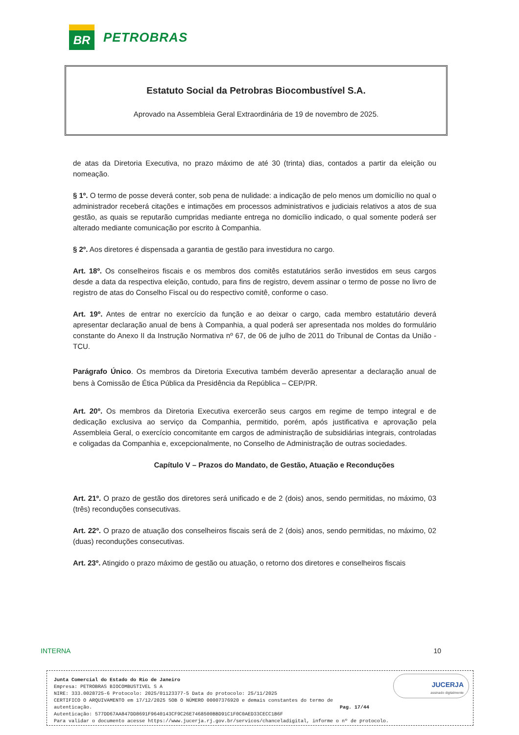BR
PETROBRAS
Estatuto Social da Petrobras Biocombustível S.A.
Aprovado na Assembleia Geral Extraordinária de 19 de novembro de 2025.
de atas da Diretoria Executiva, no prazo máximo de até 30 (trinta) dias, contados a partir da eleição ou nomeação.
§ 1º. O termo de posse deverá conter, sob pena de nulidade: a indicação de pelo menos um domicílio no qual o administrador receberá citações e intimações em processos administrativos e judiciais relativos a atos de sua gestão, as quais se reputarão cumpridas mediante entrega no domicílio indicado, o qual somente poderá ser alterado mediante comunicação por escrito à Companhia.
§ 2º. Aos diretores é dispensada a garantia de gestão para investidura no cargo.
Art. 18º. Os conselheiros fiscais e os membros dos comitês estatutários serão investidos em seus cargos desde a data da respectiva eleição, contudo, para fins de registro, devem assinar o termo de posse no livro de registro de atas do Conselho Fiscal ou do respectivo comitê, conforme o caso.
Art. 19º. Antes de entrar no exercício da função e ao deixar o cargo, cada membro estatutário deverá apresentar declaração anual de bens à Companhia, a qual poderá ser apresentada nos moldes do formulário constante do Anexo II da Instrução Normativa nº 67, de 06 de julho de 2011 do Tribunal de Contas da União - TCU.
Parágrafo Único. Os membros da Diretoria Executiva também deverão apresentar a declaração anual de bens à Comissão de Ética Pública da Presidência da República – CEP/PR.
Art. 20º. Os membros da Diretoria Executiva exercerão seus cargos em regime de tempo integral e de dedicação exclusiva ao serviço da Companhia, permitido, porém, após justificativa e aprovação pela Assembleia Geral, o exercício concomitante em cargos de administração de subsidiárias integrais, controladas e coligadas da Companhia e, excepcionalmente, no Conselho de Administração de outras sociedades.
Capítulo V – Prazos do Mandato, de Gestão, Atuação e Reconduções
Art. 21º. O prazo de gestão dos diretores será unificado e de 2 (dois) anos, sendo permitidas, no máximo, 03 (três) reconduções consecutivas.
Art. 22º. O prazo de atuação dos conselheiros fiscais será de 2 (dois) anos, sendo permitidas, no máximo, 02 (duas) reconduções consecutivas.
Art. 23º. Atingido o prazo máximo de gestão ou atuação, o retorno dos diretores e conselheiros fiscais
INTERNA 10
JUCERJA
assinado digitalmente
Junta Comercial do Estado do Rio de Janeiro
Empresa: PETROBRAS BIOCOMBUSTIVEL S A
NIRE: 333.0028725-6 Protocolo: 2025/01123377-5 Data do protocolo: 25/11/2025
CERTIFICO O ARQUIVAMENTO em 17/12/2025 SOB O NÚMERO 00007376920 e demais constantes do termo de
autenticação. Pag. 17/44
Autenticação: 577DD67AA847DD8691F9640143CF9C26E7468500BBD91C1F0C0AED33CECC1B6F
Para validar o documento acesse https://www.jucerja.rj.gov.br/servicos/chanceladigital, informe o nº de protocolo.